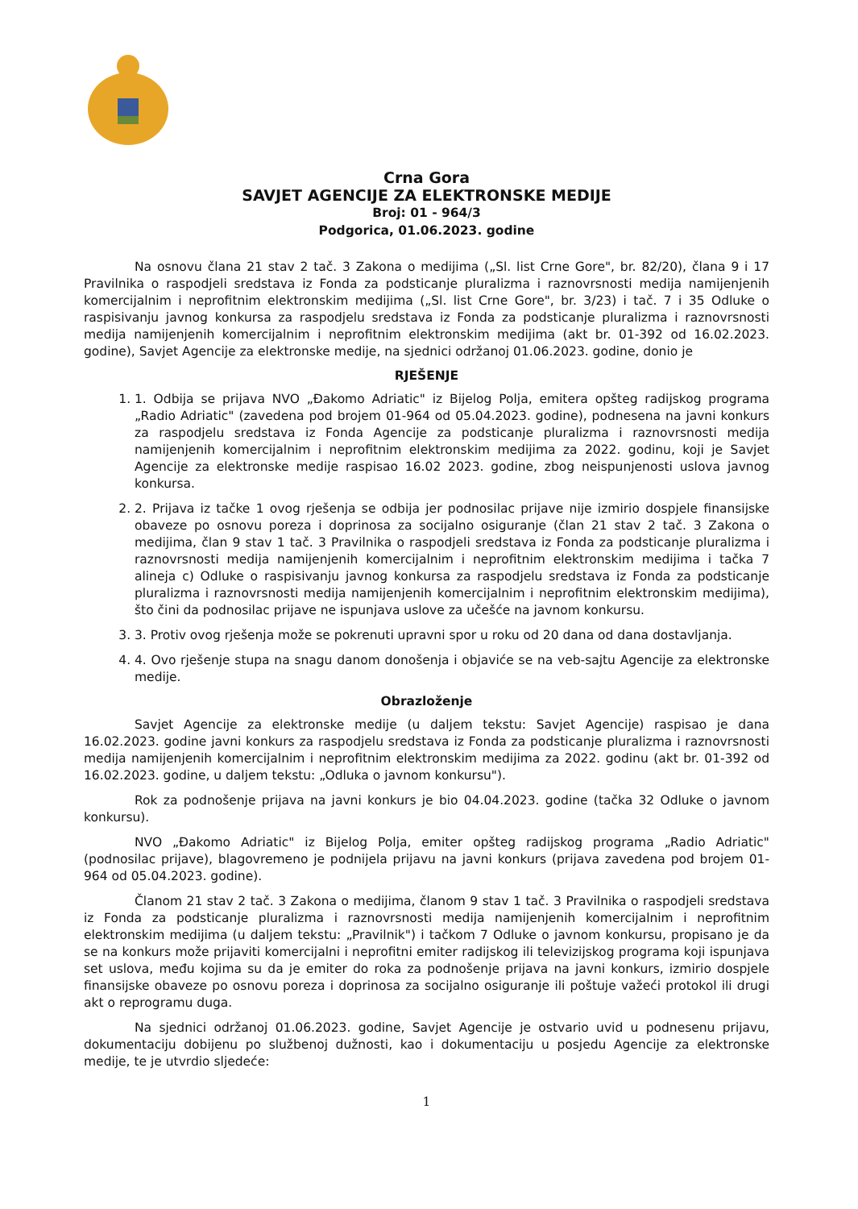Crna Gora
SAVJET AGENCIJE ZA ELEKTRONSKE MEDIJE
Broj: 01 - 964/3
Podgorica, 01.06.2023. godine
Na osnovu člana 21 stav 2 tač. 3 Zakona o medijima („Sl. list Crne Gore", br. 82/20), člana 9 i 17 Pravilnika o raspodjeli sredstava iz Fonda za podsticanje pluralizma i raznovrsnosti medija namijenjenih komercijalnim i neprofitnim elektronskim medijima („Sl. list Crne Gore", br. 3/23) i tač. 7 i 35 Odluke o raspisivanju javnog konkursa za raspodjelu sredstava iz Fonda za podsticanje pluralizma i raznovrsnosti medija namijenjenih komercijalnim i neprofitnim elektronskim medijima (akt br. 01-392 od 16.02.2023. godine), Savjet Agencije za elektronske medije, na sjednici održanoj 01.06.2023. godine, donio je
RJEŠENJE
1. 1. Odbija se prijava NVO „Đakomo Adriatic" iz Bijelog Polja, emitera opšteg radijskog programa „Radio Adriatic" (zavedena pod brojem 01-964 od 05.04.2023. godine), podnesena na javni konkurs za raspodjelu sredstava iz Fonda Agencije za podsticanje pluralizma i raznovrsnosti medija namijenjenih komercijalnim i neprofitnim elektronskim medijima za 2022. godinu, koji je Savjet Agencije za elektronske medije raspisao 16.02 2023. godine, zbog neispunjenosti uslova javnog konkursa.
2. 2. Prijava iz tačke 1 ovog rješenja se odbija jer podnosilac prijave nije izmirio dospjele finansijske obaveze po osnovu poreza i doprinosa za socijalno osiguranje (član 21 stav 2 tač. 3 Zakona o medijima, član 9 stav 1 tač. 3 Pravilnika o raspodjeli sredstava iz Fonda za podsticanje pluralizma i raznovrsnosti medija namijenjenih komercijalnim i neprofitnim elektronskim medijima i tačka 7 alineja c) Odluke o raspisivanju javnog konkursa za raspodjelu sredstava iz Fonda za podsticanje pluralizma i raznovrsnosti medija namijenjenih komercijalnim i neprofitnim elektronskim medijima), što čini da podnosilac prijave ne ispunjava uslove za učešće na javnom konkursu.
3. 3. Protiv ovog rješenja može se pokrenuti upravni spor u roku od 20 dana od dana dostavljanja.
4. 4. Ovo rješenje stupa na snagu danom donošenja i objaviće se na veb-sajtu Agencije za elektronske medije.
Obrazloženje
Savjet Agencije za elektronske medije (u daljem tekstu: Savjet Agencije) raspisao je dana 16.02.2023. godine javni konkurs za raspodjelu sredstava iz Fonda za podsticanje pluralizma i raznovrsnosti medija namijenjenih komercijalnim i neprofitnim elektronskim medijima za 2022. godinu (akt br. 01-392 od 16.02.2023. godine, u daljem tekstu: „Odluka o javnom konkursu").
Rok za podnošenje prijava na javni konkurs je bio 04.04.2023. godine (tačka 32 Odluke o javnom konkursu).
NVO „Đakomo Adriatic" iz Bijelog Polja, emiter opšteg radijskog programa „Radio Adriatic" (podnosilac prijave), blagovremeno je podnijela prijavu na javni konkurs (prijava zavedena pod brojem 01-964 od 05.04.2023. godine).
Članom 21 stav 2 tač. 3 Zakona o medijima, članom 9 stav 1 tač. 3 Pravilnika o raspodjeli sredstava iz Fonda za podsticanje pluralizma i raznovrsnosti medija namijenjenih komercijalnim i neprofitnim elektronskim medijima (u daljem tekstu: „Pravilnik") i tačkom 7 Odluke o javnom konkursu, propisano je da se na konkurs može prijaviti komercijalni i neprofitni emiter radijskog ili televizijskog programa koji ispunjava set uslova, među kojima su da je emiter do roka za podnošenje prijava na javni konkurs, izmirio dospjele finansijske obaveze po osnovu poreza i doprinosa za socijalno osiguranje ili poštuje važeći protokol ili drugi akt o reprogramu duga.
Na sjednici održanoj 01.06.2023. godine, Savjet Agencije je ostvario uvid u podnesenu prijavu, dokumentaciju dobijenu po službenoj dužnosti, kao i dokumentaciju u posjedu Agencije za elektronske medije, te je utvrdio sljedeće:
1